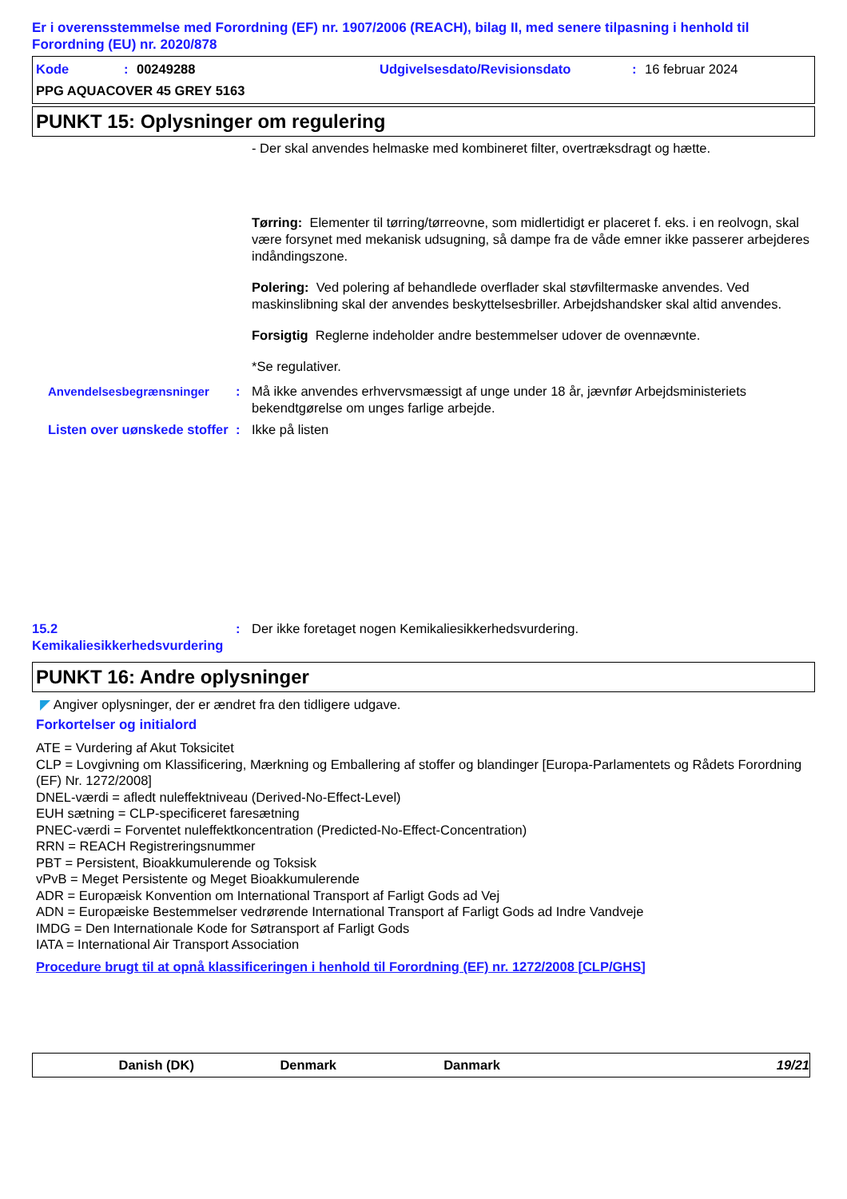Er i overensstemmelse med Forordning (EF) nr. 1907/2006 (REACH), bilag II, med senere tilpasning i henhold til Forordning (EU) nr. 2020/878
Kode: 00249288 Udgivelsesdato/Revisionsdato: 16 februar 2024
PPG AQUACOVER 45 GREY 5163
PUNKT 15: Oplysninger om regulering
- Der skal anvendes helmaske med kombineret filter, overtræksdragt og hætte.
Tørring: Elementer til tørring/tørreovne, som midlertidigt er placeret f. eks. i en reolvogn, skal være forsynet med mekanisk udsugning, så dampe fra de våde emner ikke passerer arbejderes indåndingszone.
Polering: Ved polering af behandlede overflader skal støvfiltermaske anvendes. Ved maskinslibning skal der anvendes beskyttelsesbriller. Arbejdshandsker skal altid anvendes.
Forsigtig Reglerne indeholder andre bestemmelser udover de ovennævnte.
*Se regulativer.
Anvendelsesbegrænsninger : Må ikke anvendes erhvervsmæssigt af unge under 18 år, jævnfør Arbejdsministeriets bekendtgørelse om unges farlige arbejde.
Listen over uønskede stoffer
: Ikke på listen
15.2 Kemikaliesikkerhedsvurdering
: Der ikke foretaget nogen Kemikaliesikkerhedsvurdering.
PUNKT 16: Andre oplysninger
◤ Angiver oplysninger, der er ændret fra den tidligere udgave.
Forkortelser og initialord
ATE = Vurdering af Akut Toksicitet
CLP = Lovgivning om Klassificering, Mærkning og Emballering af stoffer og blandinger [Europa-Parlamentets og Rådets Forordning (EF) Nr. 1272/2008]
DNEL-værdi = afledt nuleffektniveau (Derived-No-Effect-Level)
EUH sætning = CLP-specificeret faresætning
PNEC-værdi = Forventet nuleffektkoncentration (Predicted-No-Effect-Concentration)
RRN = REACH Registreringsnummer
PBT = Persistent, Bioakkumulerende og Toksisk
vPvB = Meget Persistente og Meget Bioakkumulerende
ADR = Europæisk Konvention om International Transport af Farligt Gods ad Vej
ADN = Europæiske Bestemmelser vedrørende International Transport af Farligt Gods ad Indre Vandveje
IMDG = Den Internationale Kode for Søtransport af Farligt Gods
IATA = International Air Transport Association
Procedure brugt til at opnå klassificeringen i henhold til Forordning (EF) nr. 1272/2008 [CLP/GHS]
Danish (DK) Denmark Danmark 19/21